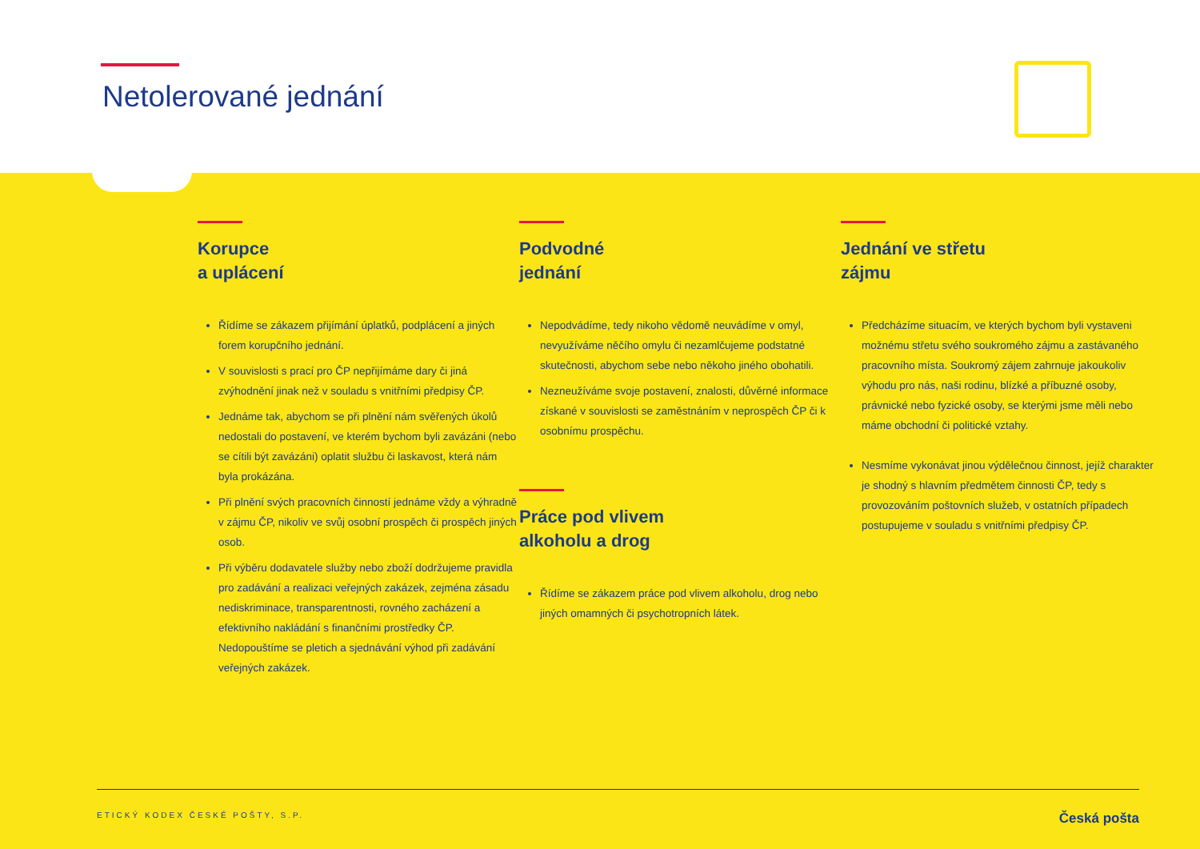Netolerované jednání
Korupce
a uplácení
Řídíme se zákazem přijímání úplatků, podplácení a jiných forem korupčního jednání.
V souvislosti s prací pro ČP nepřijímáme dary či jiná zvýhodnění jinak než v souladu s vnitřními předpisy ČP.
Jednáme tak, abychom se při plnění nám svěřených úkolů nedostali do postavení, ve kterém bychom byli zavázáni (nebo se cítili být zavázáni) oplatit službu či laskavost, která nám byla prokázána.
Při plnění svých pracovních činností jednáme vždy a výhradně v zájmu ČP, nikoliv ve svůj osobní prospěch či prospěch jiných osob.
Při výběru dodavatele služby nebo zboží dodržujeme pravidla pro zadávání a realizaci veřejných zakázek, zejména zásadu nediskriminace, transparentnosti, rovného zacházení a efektivního nakládání s finančními prostředky ČP. Nedopouštíme se pletich a sjednávání výhod při zadávání veřejných zakázek.
Podvodné
jednání
Nepodvádíme, tedy nikoho vědomě neuvádíme v omyl, nevyužíváme něčího omylu či nezamlčujeme podstatné skutečnosti, abychom sebe nebo někoho jiného obohatili.
Nezneužíváme svoje postavení, znalosti, důvěrné informace získané v souvislosti se zaměstnáním v neprospěch ČP či k osobnímu prospěchu.
Práce pod vlivem
alkoholu a drog
Řídíme se zákazem práce pod vlivem alkoholu, drog nebo jiných omamných či psychotropních látek.
Jednání ve střetu
zájmu
Předcházíme situacím, ve kterých bychom byli vystaveni možnému střetu svého soukromého zájmu a zastávaného pracovního místa. Soukromý zájem zahrnuje jakoukoliv výhodu pro nás, naši rodinu, blízké a příbuzné osoby, právnické nebo fyzické osoby, se kterými jsme měli nebo máme obchodní či politické vztahy.
Nesmíme vykonávat jinou výdělečnou činnost, jejíž charakter je shodný s hlavním předmětem činnosti ČP, tedy s provozováním poštovních služeb, v ostatních případech postupujeme v souladu s vnitřními předpisy ČP.
ETICKÝ KODEX ČESKÉ POŠTY, S.P. Česká pošta